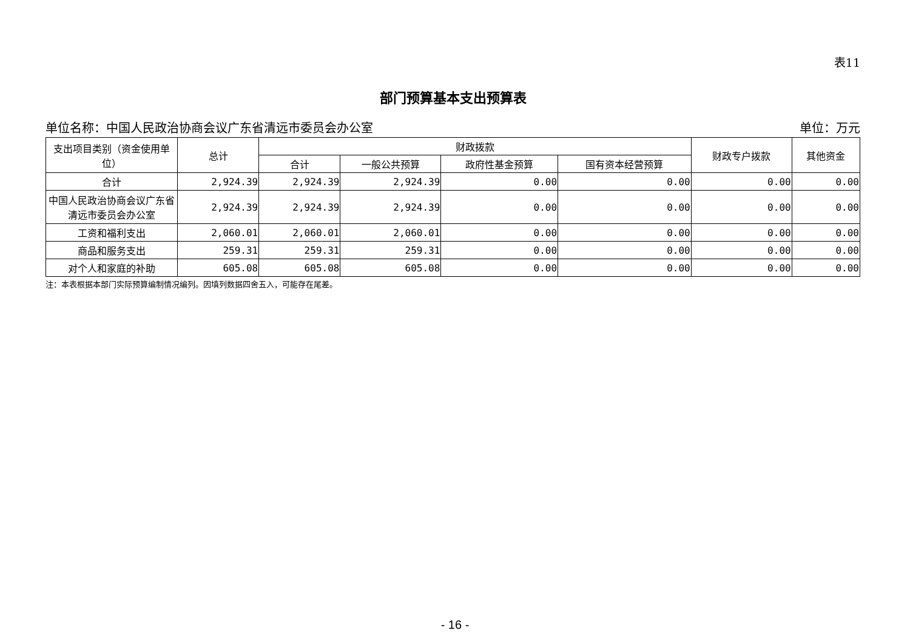表11
部门预算基本支出预算表
单位名称：中国人民政治协商会议广东省清远市委员会办公室 单位：万元
| 支出项目类别（资金使用单位） | 总计 | 财政拨款 | | | | 财政专户拨款 | 其他资金 |
| --- | --- | --- | --- | --- | --- | --- | --- |
| | | 合计 | 一般公共预算 | 政府性基金预算 | 国有资本经营预算 | | |
| 合计 | 2,924.39 | 2,924.39 | 2,924.39 | 0.00 | 0.00 | 0.00 | 0.00 |
| 中国人民政治协商会议广东省清远市委员会办公室 | 2,924.39 | 2,924.39 | 2,924.39 | 0.00 | 0.00 | 0.00 | 0.00 |
| 工资和福利支出 | 2,060.01 | 2,060.01 | 2,060.01 | 0.00 | 0.00 | 0.00 | 0.00 |
| 商品和服务支出 | 259.31 | 259.31 | 259.31 | 0.00 | 0.00 | 0.00 | 0.00 |
| 对个人和家庭的补助 | 605.08 | 605.08 | 605.08 | 0.00 | 0.00 | 0.00 | 0.00 |
注：本表根据本部门实际预算编制情况编列。因填列数据四舍五入，可能存在尾差。
- 16 -